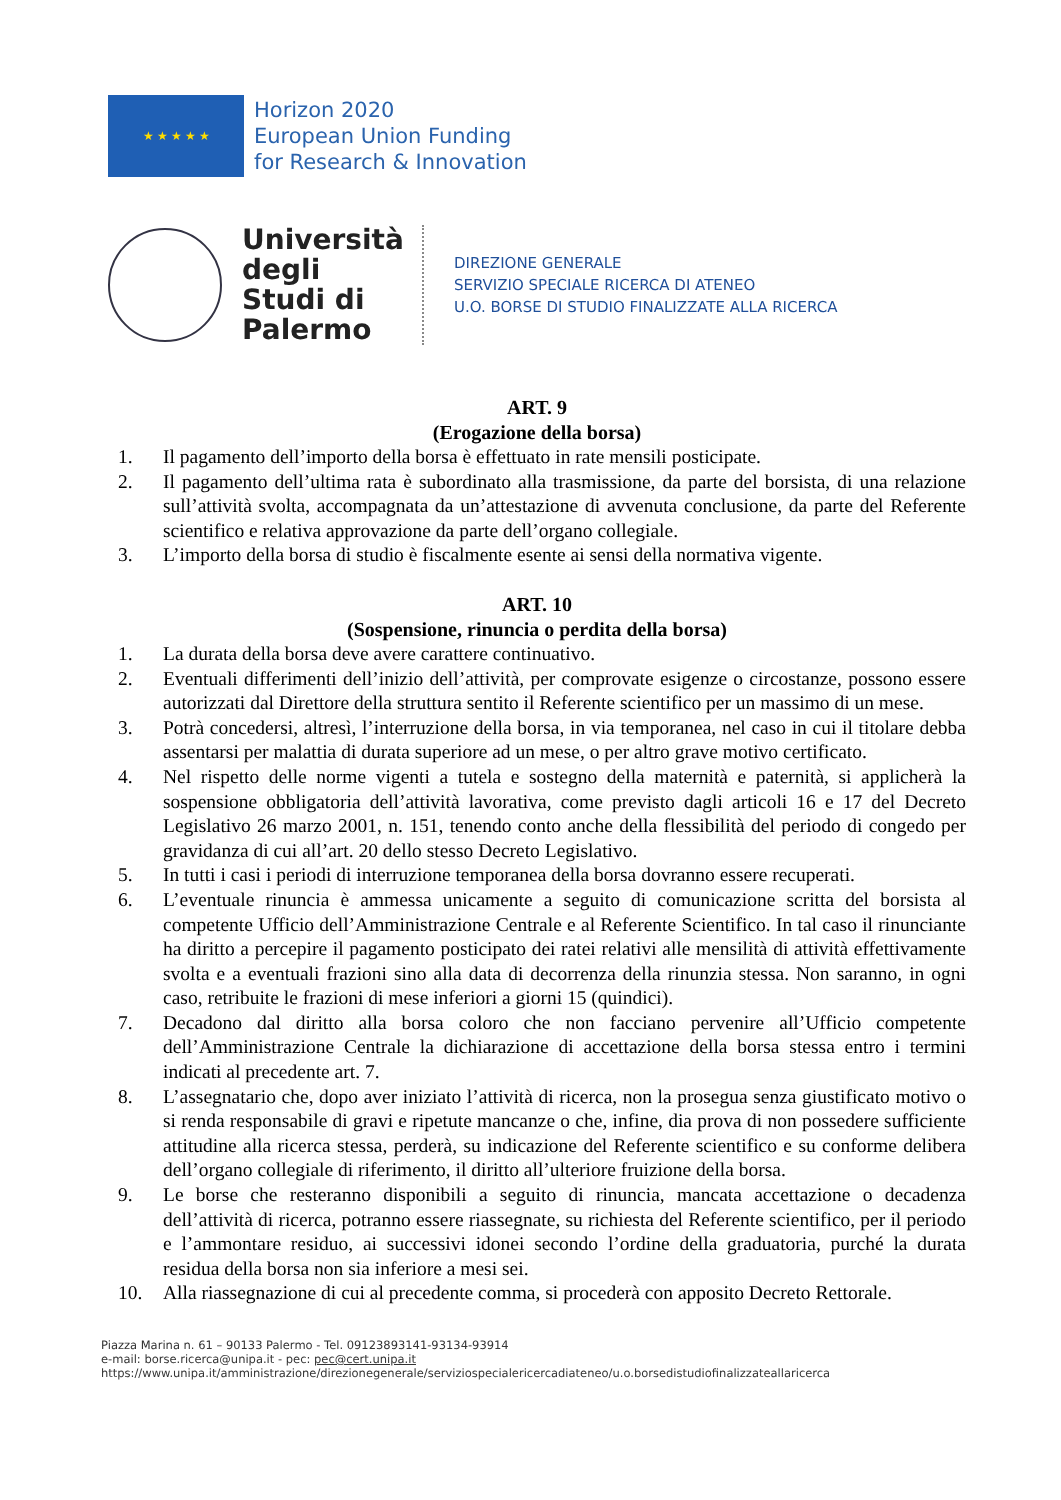★ ★ ★ ★ ★
Horizon 2020
European Union Funding
for Research & Innovation
Università degli Studi di Palermo
DIREZIONE GENERALE
SERVIZIO SPECIALE RICERCA DI ATENEO
U.O. BORSE DI STUDIO FINALIZZATE ALLA RICERCA
ART. 9
(Erogazione della borsa)
1. Il pagamento dell’importo della borsa è effettuato in rate mensili posticipate.
2. Il pagamento dell’ultima rata è subordinato alla trasmissione, da parte del borsista, di una relazione sull’attività svolta, accompagnata da un’attestazione di avvenuta conclusione, da parte del Referente scientifico e relativa approvazione da parte dell’organo collegiale.
3. L’importo della borsa di studio è fiscalmente esente ai sensi della normativa vigente.
ART. 10
(Sospensione, rinuncia o perdita della borsa)
1. La durata della borsa deve avere carattere continuativo.
2. Eventuali differimenti dell’inizio dell’attività, per comprovate esigenze o circostanze, possono essere autorizzati dal Direttore della struttura sentito il Referente scientifico per un massimo di un mese.
3. Potrà concedersi, altresì, l’interruzione della borsa, in via temporanea, nel caso in cui il titolare debba assentarsi per malattia di durata superiore ad un mese, o per altro grave motivo certificato.
4. Nel rispetto delle norme vigenti a tutela e sostegno della maternità e paternità, si applicherà la sospensione obbligatoria dell’attività lavorativa, come previsto dagli articoli 16 e 17 del Decreto Legislativo 26 marzo 2001, n. 151, tenendo conto anche della flessibilità del periodo di congedo per gravidanza di cui all’art. 20 dello stesso Decreto Legislativo.
5. In tutti i casi i periodi di interruzione temporanea della borsa dovranno essere recuperati.
6. L’eventuale rinuncia è ammessa unicamente a seguito di comunicazione scritta del borsista al competente Ufficio dell’Amministrazione Centrale e al Referente Scientifico. In tal caso il rinunciante ha diritto a percepire il pagamento posticipato dei ratei relativi alle mensilità di attività effettivamente svolta e a eventuali frazioni sino alla data di decorrenza della rinunzia stessa. Non saranno, in ogni caso, retribuite le frazioni di mese inferiori a giorni 15 (quindici).
7. Decadono dal diritto alla borsa coloro che non facciano pervenire all’Ufficio competente dell’Amministrazione Centrale la dichiarazione di accettazione della borsa stessa entro i termini indicati al precedente art. 7.
8. L’assegnatario che, dopo aver iniziato l’attività di ricerca, non la prosegua senza giustificato motivo o si renda responsabile di gravi e ripetute mancanze o che, infine, dia prova di non possedere sufficiente attitudine alla ricerca stessa, perderà, su indicazione del Referente scientifico e su conforme delibera dell’organo collegiale di riferimento, il diritto all’ulteriore fruizione della borsa.
9. Le borse che resteranno disponibili a seguito di rinuncia, mancata accettazione o decadenza dell’attività di ricerca, potranno essere riassegnate, su richiesta del Referente scientifico, per il periodo e l’ammontare residuo, ai successivi idonei secondo l’ordine della graduatoria, purché la durata residua della borsa non sia inferiore a mesi sei.
10. Alla riassegnazione di cui al precedente comma, si procederà con apposito Decreto Rettorale.
Piazza Marina n. 61 – 90133 Palermo - Tel. 09123893141-93134-93914
e-mail: borse.ricerca@unipa.it - pec: pec@cert.unipa.it
https://www.unipa.it/amministrazione/direzionegenerale/serviziospecialericercadiateneo/u.o.borsedistudiofinalizzateallaricerca